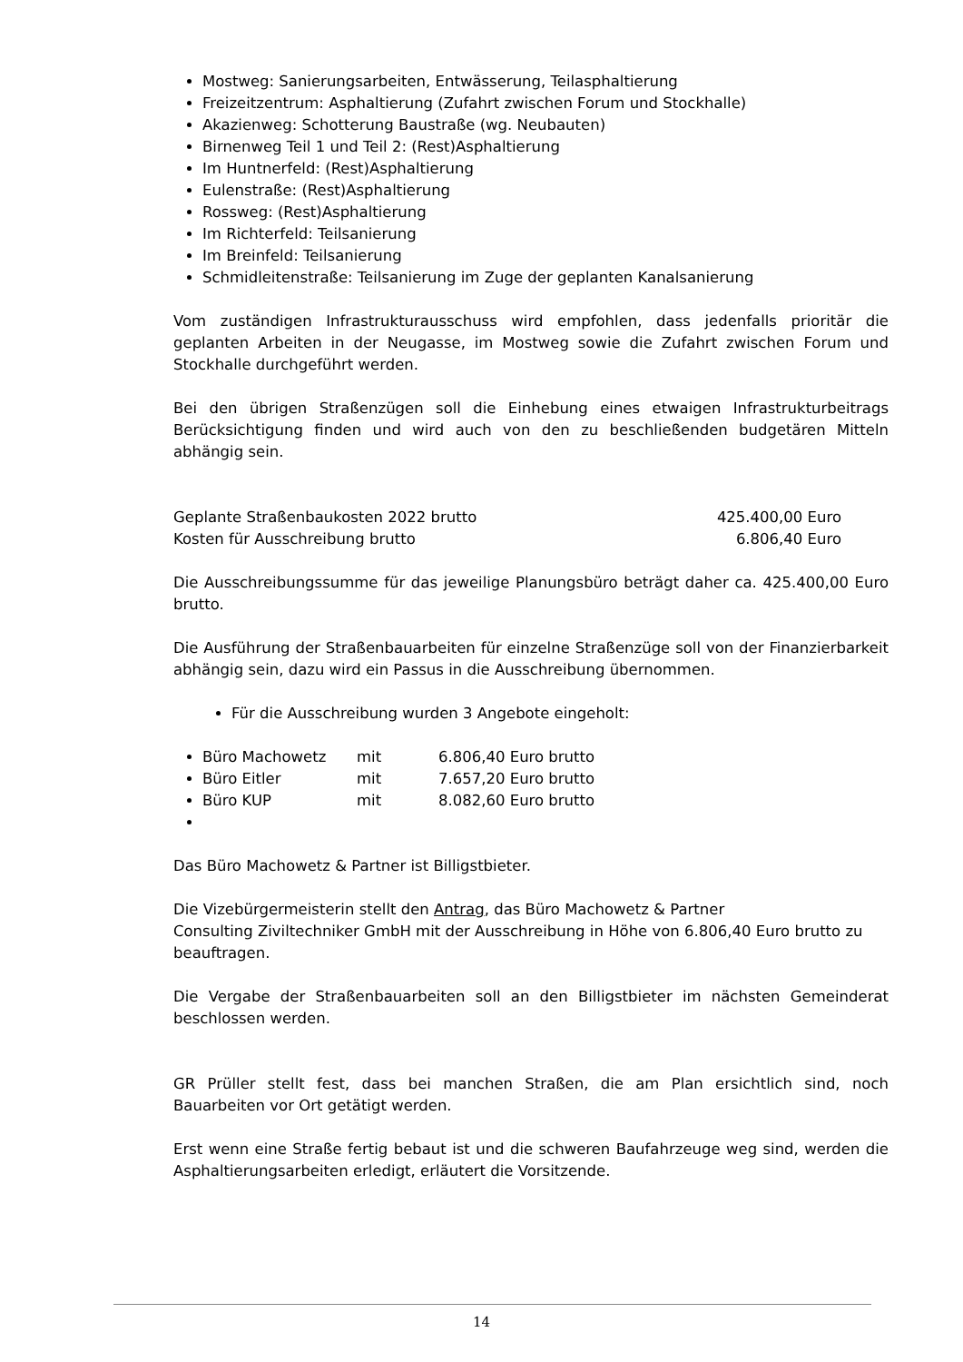Mostweg: Sanierungsarbeiten, Entwässerung, Teilasphaltierung
Freizeitzentrum: Asphaltierung (Zufahrt zwischen Forum und Stockhalle)
Akazienweg: Schotterung Baustraße (wg. Neubauten)
Birnenweg Teil 1 und Teil 2: (Rest)Asphaltierung
Im Huntnerfeld: (Rest)Asphaltierung
Eulenstraße: (Rest)Asphaltierung
Rossweg: (Rest)Asphaltierung
Im Richterfeld: Teilsanierung
Im Breinfeld: Teilsanierung
Schmidleitenstraße: Teilsanierung im Zuge der geplanten Kanalsanierung
Vom zuständigen Infrastrukturausschuss wird empfohlen, dass jedenfalls prioritär die geplanten Arbeiten in der Neugasse, im Mostweg sowie die Zufahrt zwischen Forum und Stockhalle durchgeführt werden.
Bei den übrigen Straßenzügen soll die Einhebung eines etwaigen Infrastrukturbeitrags Berücksichtigung finden und wird auch von den zu beschließenden budgetären Mitteln abhängig sein.
Geplante Straßenbaukosten 2022 brutto 425.400,00 Euro
Kosten für Ausschreibung brutto 6.806,40 Euro
Die Ausschreibungssumme für das jeweilige Planungsbüro beträgt daher ca. 425.400,00 Euro brutto.
Die Ausführung der Straßenbauarbeiten für einzelne Straßenzüge soll von der Finanzierbarkeit abhängig sein, dazu wird ein Passus in die Ausschreibung übernommen.
Für die Ausschreibung wurden 3 Angebote eingeholt:
Büro Machowetz mit 6.806,40 Euro brutto
Büro Eitler mit 7.657,20 Euro brutto
Büro KUP mit 8.082,60 Euro brutto
Das Büro Machowetz & Partner ist Billigstbieter.
Die Vizebürgermeisterin stellt den Antrag, das Büro Machowetz & Partner
Consulting Ziviltechniker GmbH mit der Ausschreibung in Höhe von 6.806,40 Euro brutto zu beauftragen.
Die Vergabe der Straßenbauarbeiten soll an den Billigstbieter im nächsten Gemeinderat beschlossen werden.
GR Prüller stellt fest, dass bei manchen Straßen, die am Plan ersichtlich sind, noch Bauarbeiten vor Ort getätigt werden.
Erst wenn eine Straße fertig bebaut ist und die schweren Baufahrzeuge weg sind, werden die Asphaltierungsarbeiten erledigt, erläutert die Vorsitzende.
14